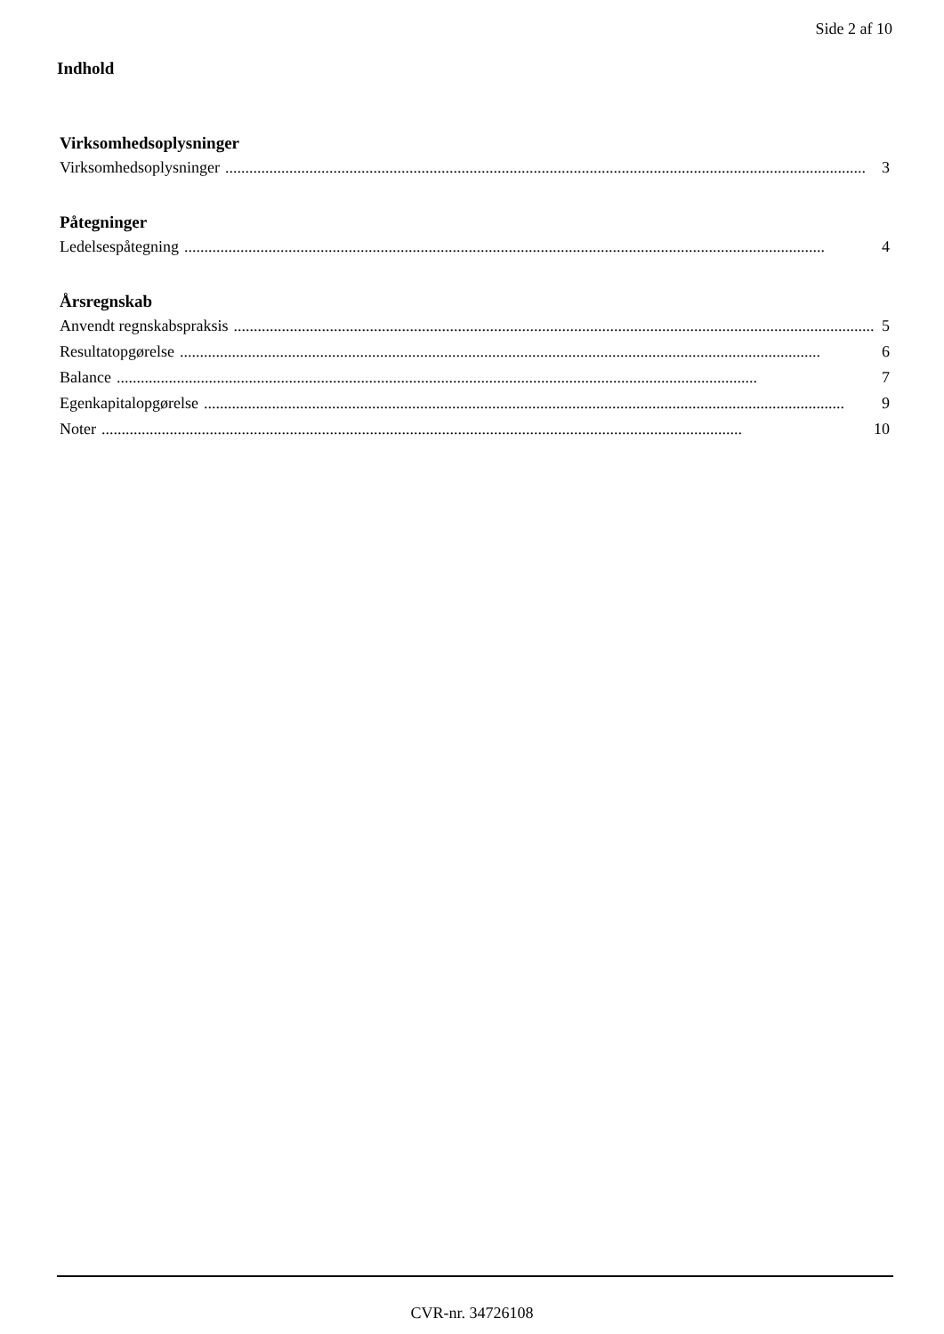Side 2 af 10
Indhold
Virksomhedsoplysninger
Virksomhedsoplysninger................................................................................................................................................................ 3
Påtegninger
Ledelsespåtegning................................................................................................................................................................ 4
Årsregnskab
Anvendt regnskabspraksis................................................................................................................................................................ 5
Resultatopgørelse................................................................................................................................................................ 6
Balance................................................................................................................................................................ 7
Egenkapitalopgørelse................................................................................................................................................................ 9
Noter................................................................................................................................................................ 10
CVR-nr. 34726108